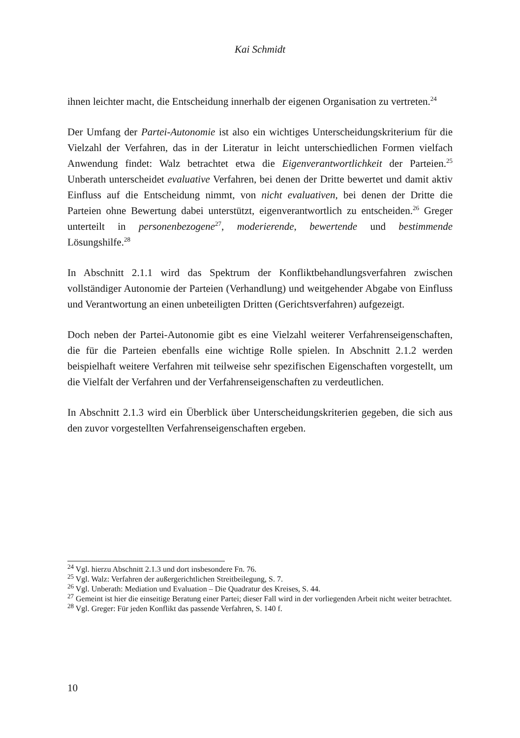Kai Schmidt
ihnen leichter macht, die Entscheidung innerhalb der eigenen Organisation zu vertreten.<sup>24</sup>
Der Umfang der Partei-Autonomie ist also ein wichtiges Unterscheidungskriterium für die Vielzahl der Verfahren, das in der Literatur in leicht unterschiedlichen Formen vielfach Anwendung findet: Walz betrachtet etwa die Eigenverantwortlich­keit der Parteien.<sup>25</sup> Unberath unterscheidet evaluative Verfahren, bei denen der Dritte bewertet und damit aktiv Einfluss auf die Entscheidung nimmt, von nicht evaluativen, bei denen der Dritte die Parteien ohne Bewertung dabei unterstützt, eigenverantwortlich zu entscheiden.<sup>26</sup> Greger unterteilt in personenbezogene<sup>27</sup>, moderierende, bewertende und bestimmende Lösungshilfe.<sup>28</sup>
In Abschnitt 2.1.1 wird das Spektrum der Konfliktbehandlungsverfahren zwischen vollständiger Autonomie der Parteien (Verhandlung) und weitgehender Abgabe von Einfluss und Verantwortung an einen unbeteiligten Dritten (Gerichtsverfah­ren) aufgezeigt.
Doch neben der Partei-Autonomie gibt es eine Vielzahl weiterer Verfahrensei­genschaften, die für die Parteien ebenfalls eine wichtige Rolle spielen. In Ab­schnitt 2.1.2 werden beispielhaft weitere Verfahren mit teilweise sehr spezifischen Eigenschaften vorgestellt, um die Vielfalt der Verfahren und der Verfahrenseigen­schaften zu verdeutlichen.
In Abschnitt 2.1.3 wird ein Überblick über Unterscheidungskriterien gegeben, die sich aus den zuvor vorgestellten Verfahrenseigenschaften ergeben.
<sup>24</sup> Vgl. hierzu Abschnitt 2.1.3 und dort insbesondere Fn. 76.
<sup>25</sup> Vgl. Walz: Verfahren der außergerichtlichen Streitbeilegung, S. 7.
<sup>26</sup> Vgl. Unberath: Mediation und Evaluation – Die Quadratur des Kreises, S. 44.
<sup>27</sup> Gemeint ist hier die einseitige Beratung einer Partei; dieser Fall wird in der vorliegenden Arbeit nicht weiter betrachtet.
<sup>28</sup> Vgl. Greger: Für jeden Konflikt das passende Verfahren, S. 140 f.
10